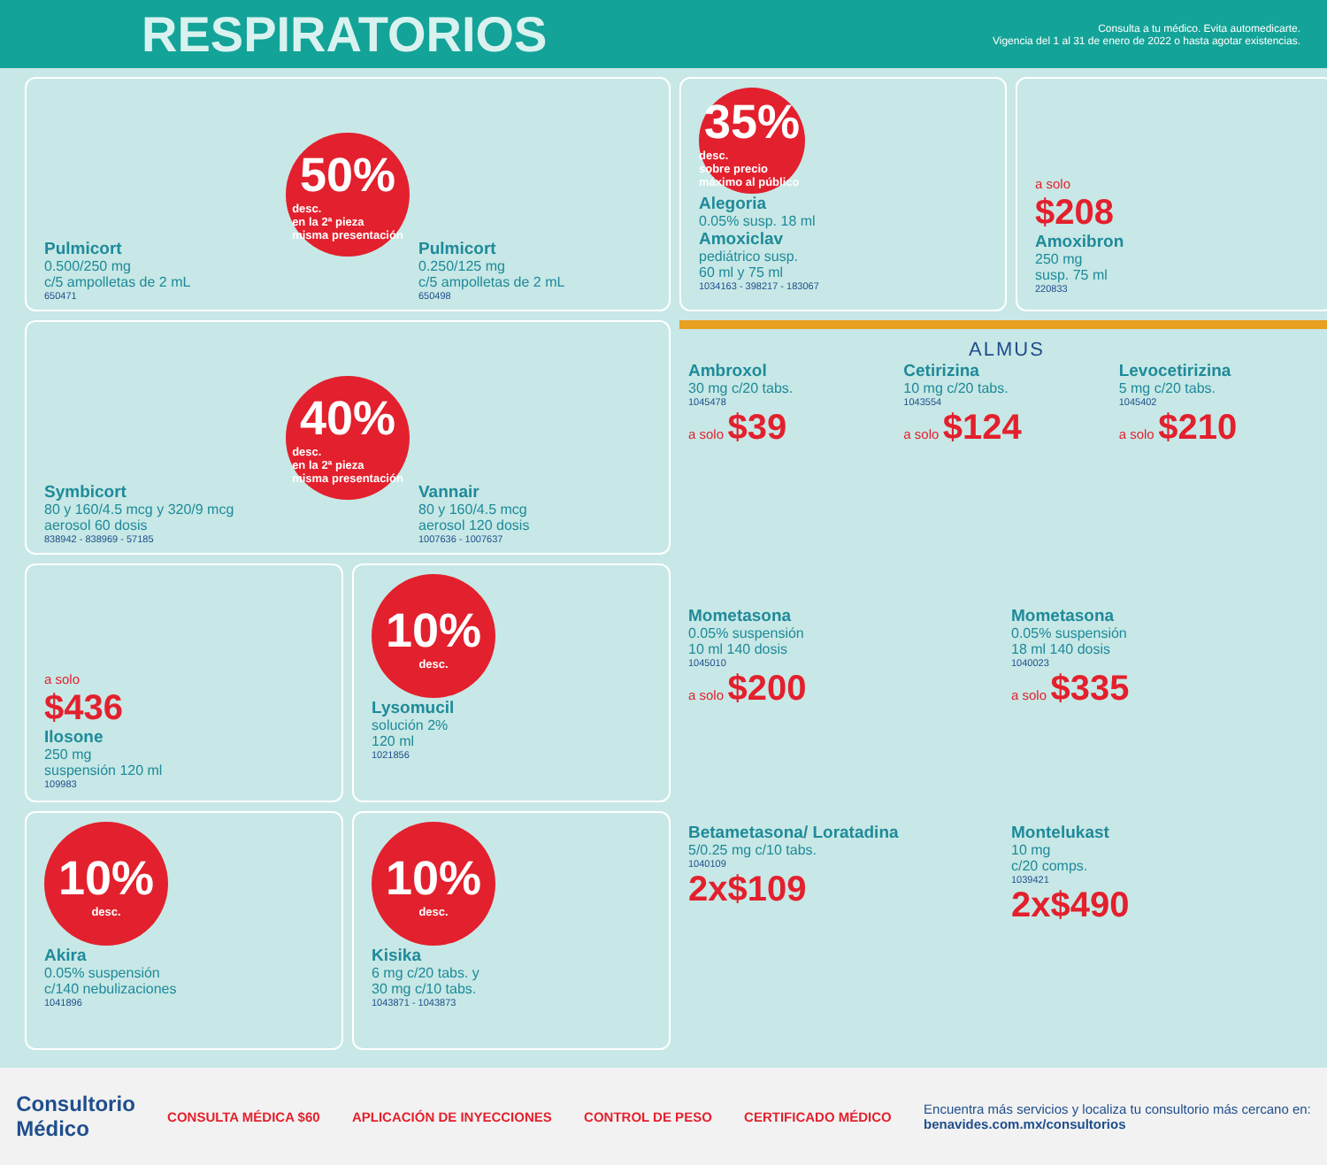RESPIRATORIOS
Consulta a tu médico. Evita automedicarte.
Vigencia del 1 al 31 de enero de 2022 o hasta agotar existencias.
Pulmicort
0.500/250 mg
c/5 ampolletas de 2 mL
650471
50%
desc.
en la 2ª pieza
misma presentación
Pulmicort
0.250/125 mg
c/5 ampolletas de 2 mL
650498
Symbicort
80 y 160/4.5 mcg y 320/9 mcg
aerosol 60 dosis
838942 - 838969 - 57185
40%
desc.
en la 2ª pieza
misma presentación
Vannair
80 y 160/4.5 mcg
aerosol 120 dosis
1007636 - 1007637
a solo
$436
Ilosone
250 mg
suspensión 120 ml
109983
10%
desc.
Lysomucil
solución 2%
120 ml
1021856
10%
desc.
Akira
0.05% suspensión
c/140 nebulizaciones
1041896
10%
desc.
Kisika
6 mg c/20 tabs. y
30 mg c/10 tabs.
1043871 - 1043873
35%
desc.
sobre precio máximo al público
Alegoria
0.05% susp. 18 ml
Amoxiclav
pediátrico susp.
60 ml y 75 ml
1034163 - 398217 - 183067
a solo
$208
Amoxibron
250 mg
susp. 75 ml
220833
ALMUS
Ambroxol
30 mg c/20 tabs.
1045478
a solo $39
Cetirizina
10 mg c/20 tabs.
1043554
a solo $124
Levocetirizina
5 mg c/20 tabs.
1045402
a solo $210
Mometasona
0.05% suspensión
10 ml 140 dosis
1045010
a solo $200
Mometasona
0.05% suspensión
18 ml 140 dosis
1040023
a solo $335
Betametasona/ Loratadina
5/0.25 mg c/10 tabs.
1040109
2x$109
Montelukast
10 mg
c/20 comps.
1039421
2x$490
Consultorio
Médico
CONSULTA MÉDICA $60 APLICACIÓN DE INYECCIONES CONTROL DE PESO CERTIFICADO MÉDICO
Encuentra más servicios y localiza tu consultorio más cercano en:
benavides.com.mx/consultorios